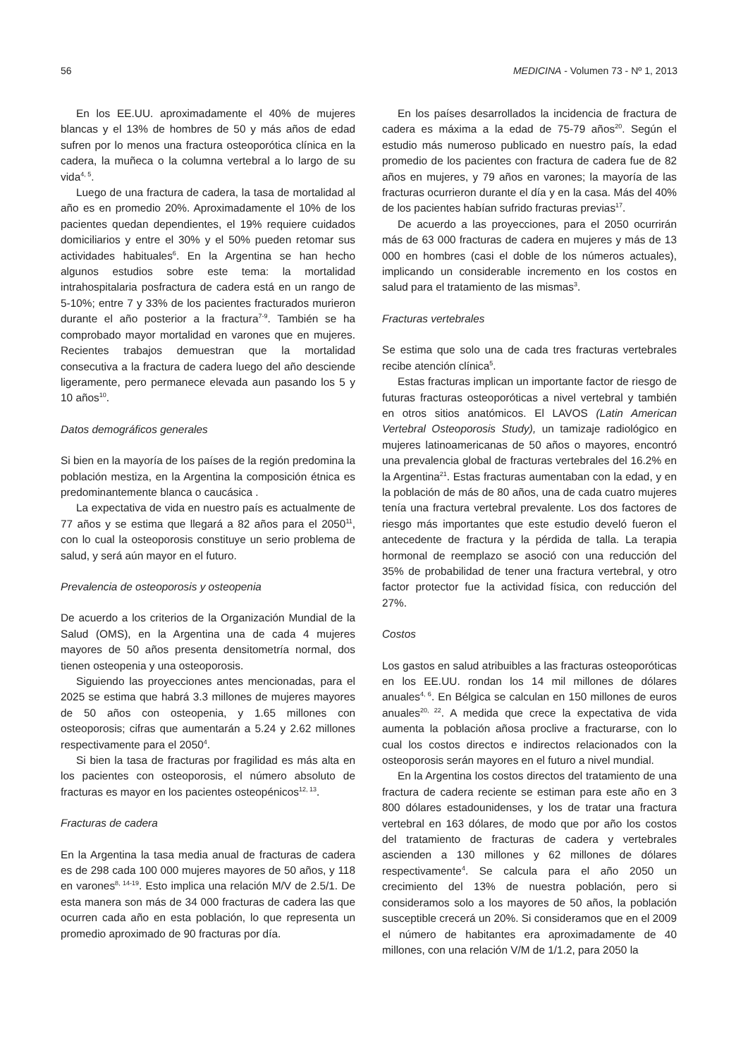56 MEDICINA - Volumen 73 - Nº 1, 2013
En los EE.UU. aproximadamente el 40% de mujeres blancas y el 13% de hombres de 50 y más años de edad sufren por lo menos una fractura osteoporótica clínica en la cadera, la muñeca o la columna vertebral a lo largo de su vida<sup>4, 5</sup>.
Luego de una fractura de cadera, la tasa de mortalidad al año es en promedio 20%. Aproximadamente el 10% de los pacientes quedan dependientes, el 19% requiere cuidados domiciliarios y entre el 30% y el 50% pueden retomar sus actividades habituales<sup>6</sup>. En la Argentina se han hecho algunos estudios sobre este tema: la mortalidad intrahospitalaria posfractura de cadera está en un rango de 5-10%; entre 7 y 33% de los pacientes fracturados murieron durante el año posterior a la fractura<sup>7-9</sup>. También se ha comprobado mayor mortalidad en varones que en mujeres. Recientes trabajos demuestran que la mortalidad consecutiva a la fractura de cadera luego del año desciende ligeramente, pero permanece elevada aun pasando los 5 y 10 años<sup>10</sup>.
Datos demográficos generales
Si bien en la mayoría de los países de la región predomina la población mestiza, en la Argentina la composición étnica es predominantemente blanca o caucásica .
La expectativa de vida en nuestro país es actualmente de 77 años y se estima que llegará a 82 años para el 2050<sup>11</sup>, con lo cual la osteoporosis constituye un serio problema de salud, y será aún mayor en el futuro.
Prevalencia de osteoporosis y osteopenia
De acuerdo a los criterios de la Organización Mundial de la Salud (OMS), en la Argentina una de cada 4 mujeres mayores de 50 años presenta densitometría normal, dos tienen osteopenia y una osteoporosis.
Siguiendo las proyecciones antes mencionadas, para el 2025 se estima que habrá 3.3 millones de mujeres mayores de 50 años con osteopenia, y 1.65 millones con osteoporosis; cifras que aumentarán a 5.24 y 2.62 millones respectivamente para el 2050<sup>4</sup>.
Si bien la tasa de fracturas por fragilidad es más alta en los pacientes con osteoporosis, el número absoluto de fracturas es mayor en los pacientes osteopénicos<sup>12, 13</sup>.
Fracturas de cadera
En la Argentina la tasa media anual de fracturas de cadera es de 298 cada 100 000 mujeres mayores de 50 años, y 118 en varones<sup>8, 14-19</sup>. Esto implica una relación M/V de 2.5/1. De esta manera son más de 34 000 fracturas de cadera las que ocurren cada año en esta población, lo que representa un promedio aproximado de 90 fracturas por día.
En los países desarrollados la incidencia de fractura de cadera es máxima a la edad de 75-79 años<sup>20</sup>. Según el estudio más numeroso publicado en nuestro país, la edad promedio de los pacientes con fractura de cadera fue de 82 años en mujeres, y 79 años en varones; la mayoría de las fracturas ocurrieron durante el día y en la casa. Más del 40% de los pacientes habían sufrido fracturas previas<sup>17</sup>.
De acuerdo a las proyecciones, para el 2050 ocurrirán más de 63 000 fracturas de cadera en mujeres y más de 13 000 en hombres (casi el doble de los números actuales), implicando un considerable incremento en los costos en salud para el tratamiento de las mismas<sup>3</sup>.
Fracturas vertebrales
Se estima que solo una de cada tres fracturas vertebrales recibe atención clínica<sup>5</sup>.
Estas fracturas implican un importante factor de riesgo de futuras fracturas osteoporóticas a nivel vertebral y también en otros sitios anatómicos. El LAVOS (Latin American Vertebral Osteoporosis Study), un tamizaje radiológico en mujeres latinoamericanas de 50 años o mayores, encontró una prevalencia global de fracturas vertebrales del 16.2% en la Argentina<sup>21</sup>. Estas fracturas aumentaban con la edad, y en la población de más de 80 años, una de cada cuatro mujeres tenía una fractura vertebral prevalente. Los dos factores de riesgo más importantes que este estudio develó fueron el antecedente de fractura y la pérdida de talla. La terapia hormonal de reemplazo se asoció con una reducción del 35% de probabilidad de tener una fractura vertebral, y otro factor protector fue la actividad física, con reducción del 27%.
Costos
Los gastos en salud atribuibles a las fracturas osteoporóticas en los EE.UU. rondan los 14 mil millones de dólares anuales<sup>4, 6</sup>. En Bélgica se calculan en 150 millones de euros anuales<sup>20, 22</sup>. A medida que crece la expectativa de vida aumenta la población añosa proclive a fracturarse, con lo cual los costos directos e indirectos relacionados con la osteoporosis serán mayores en el futuro a nivel mundial.
En la Argentina los costos directos del tratamiento de una fractura de cadera reciente se estiman para este año en 3 800 dólares estadounidenses, y los de tratar una fractura vertebral en 163 dólares, de modo que por año los costos del tratamiento de fracturas de cadera y vertebrales ascienden a 130 millones y 62 millones de dólares respectivamente<sup>4</sup>. Se calcula para el año 2050 un crecimiento del 13% de nuestra población, pero si consideramos solo a los mayores de 50 años, la población susceptible crecerá un 20%. Si consideramos que en el 2009 el número de habitantes era aproximadamente de 40 millones, con una relación V/M de 1/1.2, para 2050 la